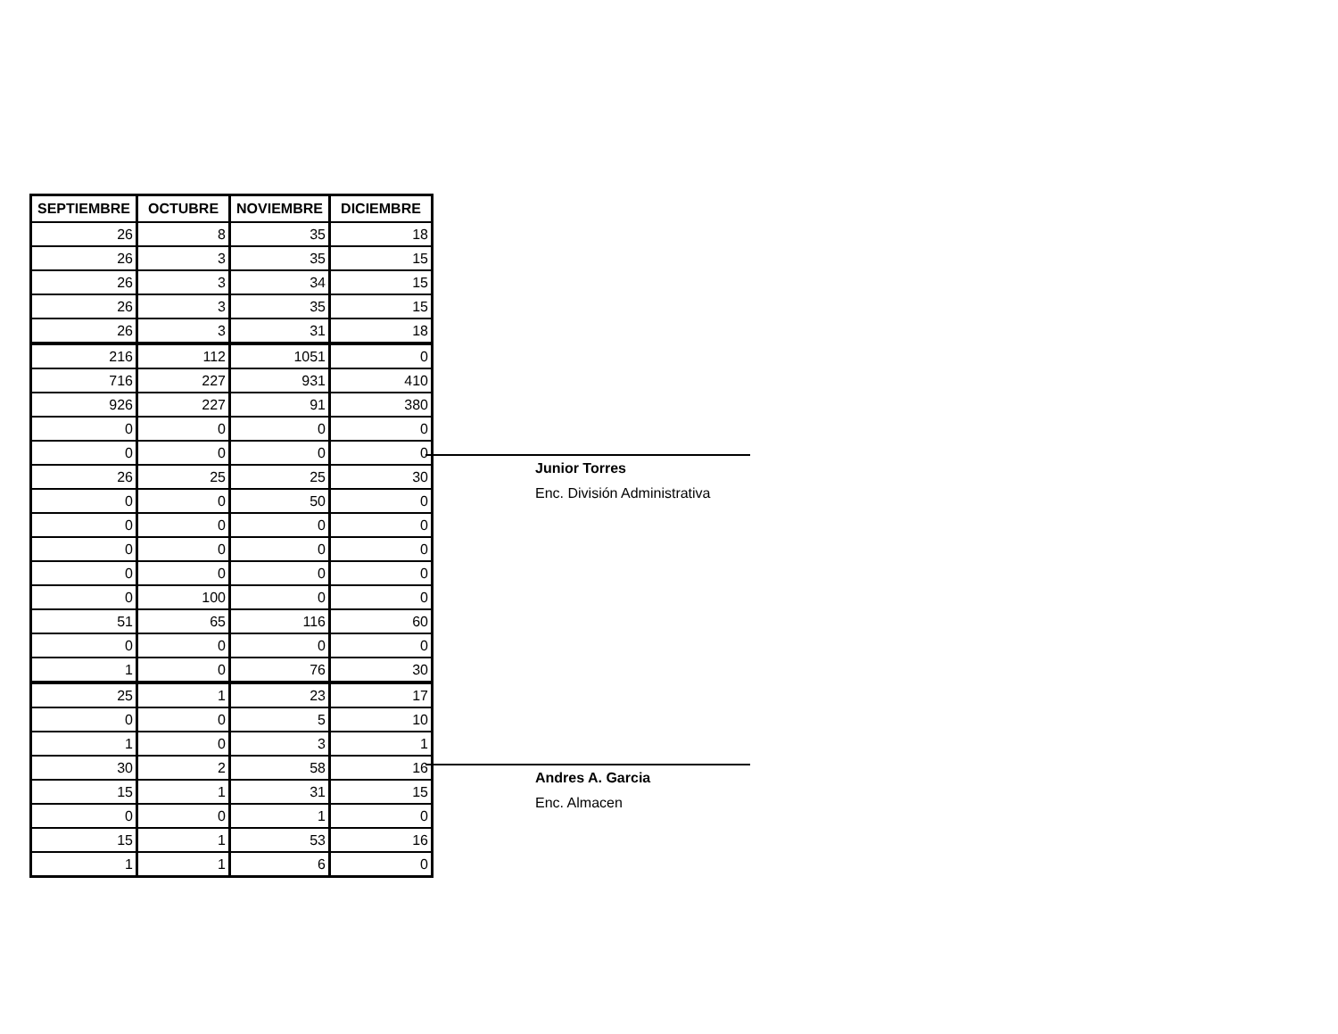| SEPTIEMBRE | OCTUBRE | NOVIEMBRE | DICIEMBRE |
| --- | --- | --- | --- |
| 26 | 8 | 35 | 18 |
| 26 | 3 | 35 | 15 |
| 26 | 3 | 34 | 15 |
| 26 | 3 | 35 | 15 |
| 26 | 3 | 31 | 18 |
| 216 | 112 | 1051 | 0 |
| 716 | 227 | 931 | 410 |
| 926 | 227 | 91 | 380 |
| 0 | 0 | 0 | 0 |
| 0 | 0 | 0 | 0 |
| 26 | 25 | 25 | 30 |
| 0 | 0 | 50 | 0 |
| 0 | 0 | 0 | 0 |
| 0 | 0 | 0 | 0 |
| 0 | 0 | 0 | 0 |
| 0 | 100 | 0 | 0 |
| 51 | 65 | 116 | 60 |
| 0 | 0 | 0 | 0 |
| 1 | 0 | 76 | 30 |
| 25 | 1 | 23 | 17 |
| 0 | 0 | 5 | 10 |
| 1 | 0 | 3 | 1 |
| 30 | 2 | 58 | 16 |
| 15 | 1 | 31 | 15 |
| 0 | 0 | 1 | 0 |
| 15 | 1 | 53 | 16 |
| 1 | 1 | 6 | 0 |
Junior Torres
Enc. División Administrativa
Andres A. Garcia
Enc. Almacen